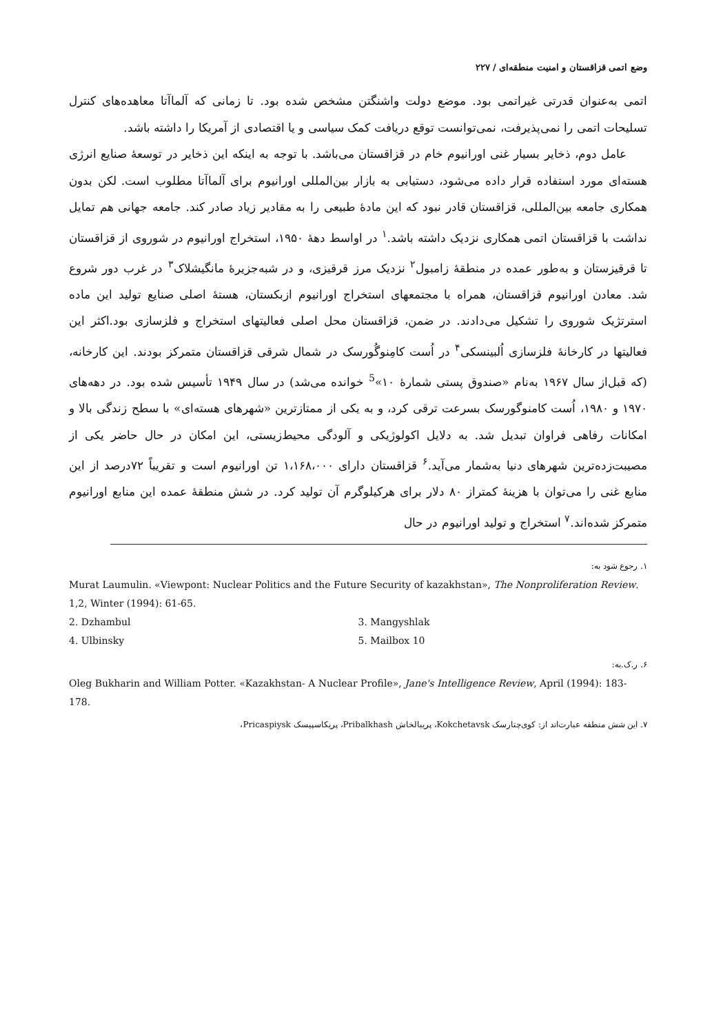وضع اتمی قزاقستان و امنیت منطقه‌ای / ۲۲۷
اتمی به‌عنوان قدرتی غیراتمی بود. موضع دولت واشنگتن مشخص شده بود. تا زمانی که آلماآتا معاهده‌های کنترل تسلیحات اتمی را نمی‌پذیرفت، نمی‌توانست توقع دریافت کمک سیاسی و یا اقتصادی از آمریکا را داشته باشد.
عامل دوم، ذخایر بسیار غنی اورانیوم خام در قزاقستان می‌باشد. با توجه به اینکه این ذخایر در توسعهٔ صنایع انرژی هسته‌ای مورد استفاده قرار داده می‌شود، دستیابی به بازار بین‌المللی اورانیوم برای آلماآتا مطلوب است. لکن بدون همکاری جامعه بین‌المللی، قزاقستان قادر نبود که این مادهٔ طبیعی را به مقادیر زیاد صادر کند. جامعه جهانی هم تمایل نداشت با قزاقستان اتمی همکاری نزدیک داشته باشد.<sup>۱</sup> در اواسط دههٔ ۱۹۵۰، استخراج اورانیوم در شوروی از قزاقستان تا قرقیزستان و به‌طور عمده در منطقهٔ زامبول<sup>۲</sup> نزدیک مرز قرقیزی، و در شبه‌جزیرهٔ مانگیشلاک<sup>۳</sup> در غرب دور شروع شد. معادن اورانیوم قزاقستان، همراه با مجتمعهای استخراج اورانیوم ازبکستان، هستهٔ اصلی صنایع تولید این ماده استرتژیک شوروی را تشکیل می‌دادند. در ضمن، قزاقستان محل اصلی فعالیتهای استخراج و فلزسازی بود.اکثر این فعالیتها در کارخانهٔ فلزسازی اُلبینسکی<sup>۴</sup> در اُست کامِنوگُورسک در شمال شرقی قزاقستان متمرکز بودند. این کارخانه، (که قبل‌از سال ۱۹۶۷ به‌نام «صندوق پستی شمارهٔ ۱۰»<sup>5</sup> خوانده می‌شد) در سال ۱۹۴۹ تأسیس شده بود. در دهه‌های ۱۹۷۰ و ۱۹۸۰، اُست کامنوگورسک بسرعت ترقی کرد، و به یکی از ممتازترین «شهرهای هسته‌ای» با سطح زندگی بالا و امکانات رفاهی فراوان تبدیل شد. به دلایل اکولوژیکی و آلودگی محیط‌زیستی، این امکان در حال حاضر یکی از مصیبت‌زده‌ترین شهرهای دنیا به‌شمار می‌آید.<sup>۶</sup> قزاقستان دارای ۱،۱۶۸،۰۰۰ تن اورانیوم است و تقریباً ۷۲درصد از این منابع غنی را می‌توان با هزینهٔ کمتراز ۸۰ دلار برای هرکیلوگرم آن تولید کرد. در شش منطقهٔ عمده این منابع اورانیوم متمرکز شده‌اند.<sup>۷</sup> استخراج و تولید اورانیوم در حال
۱. رجوع شود به:
Murat Laumulin. «Viewpont: Nuclear Politics and the Future Security of kazakhstan», The Nonproliferation Review. 1,2, Winter (1994): 61-65.
2. Dzhambul 3. Mangyshlak
4. Ulbinsky 5. Mailbox 10
۶. ر.ک.به:
Oleg Bukharin and William Potter. «Kazakhstan- A Nuclear Profile», Jane's Intelligence Review, April (1994): 183-178.
۷. این شش منطقه عبارت‌اند از: کوی‌چتارسک Kokchetavsk، پریبالخاش Pribalkhash، پریکاسپیسک Pricaspiysk،